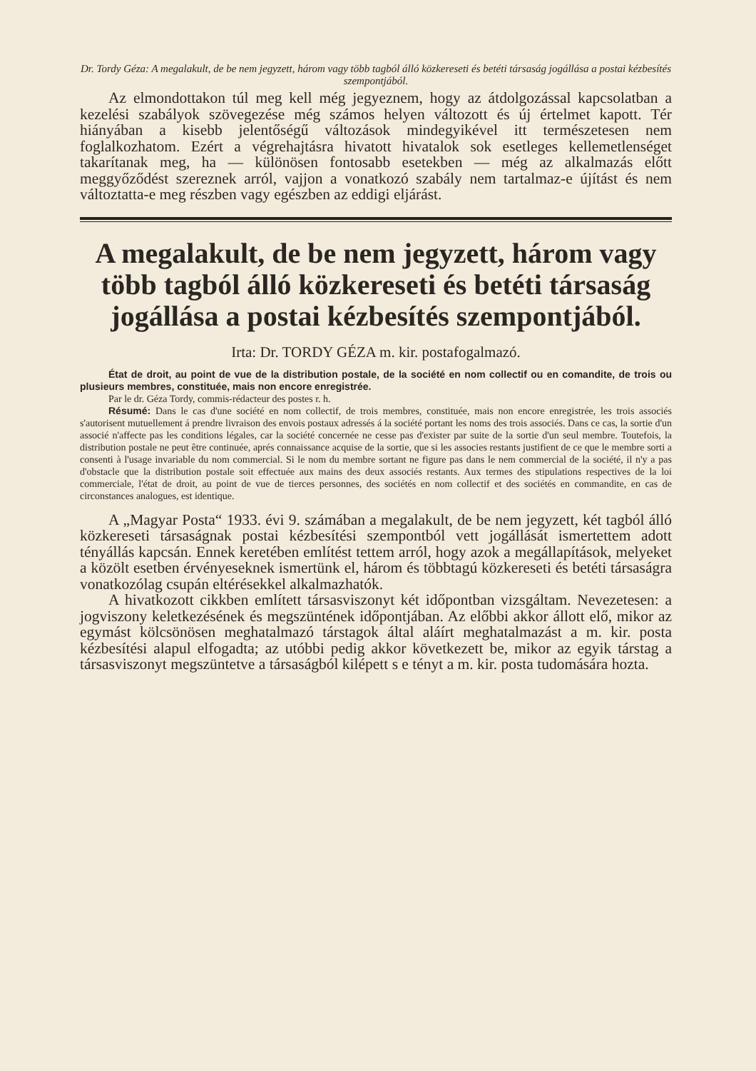Dr. Tordy Géza: A megalakult, de be nem jegyzett, három vagy több tagból álló közkereseti és betéti társaság jogállása a postai kézbesítés szempontjából.
Az elmondottakon túl meg kell még jegyeznem, hogy az átdolgozással kapcsolatban a kezelési szabályok szövegezése még számos helyen változott és új értelmet kapott. Tér hiányában a kisebb jelentőségű változások mindegyikével itt természetesen nem foglalkozhatom. Ezért a végrehajtásra hivatott hivatalok sok esetleges kellemetlenséget takarítanak meg, ha — különösen fontosabb esetekben — még az alkalmazás előtt meggyőződést szereznek arról, vajjon a vonatkozó szabály nem tartalmaz-e újítást és nem változtatta-e meg részben vagy egészben az eddigi eljárást.
A megalakult, de be nem jegyzett, három vagy több tagból álló közkereseti és betéti társaság jogállása a postai kézbesítés szempontjából.
Irta: Dr. TORDY GÉZA m. kir. postafogalmazó.
État de droit, au point de vue de la distribution postale, de la société en nom collectif ou en comandite, de trois ou plusieurs membres, constituée, mais non encore enregistrée.
Par le dr. Géza Tordy, commis-rédacteur des postes r. h.
Résumé: Dans le cas d'une société en nom collectif, de trois membres, constituée, mais non encore enregistrée, les trois associés s'autorisent mutuellement á prendre livraison des envois postaux adressés á la société portant les noms des trois associés. Dans ce cas, la sortie d'un associé n'affecte pas les conditions légales, car la société concernée ne cesse pas d'exister par suite de la sortie d'un seul membre. Toutefois, la distribution postale ne peut être continuée, aprés connaissance acquise de la sortie, que si les associes restants justifient de ce que le membre sorti a consenti à l'usage invariable du nom commercial. Si le nom du membre sortant ne figure pas dans le nem commercial de la société, il n'y a pas d'obstacle que la distribution postale soit effectuée aux mains des deux associés restants. Aux termes des stipulations respectives de la loi commerciale, l'état de droit, au point de vue de tierces personnes, des sociétés en nom collectif et des sociétés en commandite, en cas de circonstances analogues, est identique.
A „Magyar Posta“ 1933. évi 9. számában a megalakult, de be nem jegyzett, két tagból álló közkereseti társaságnak postai kézbesítési szempontból vett jogállását ismertettem adott tényállás kapcsán. Ennek keretében említést tettem arról, hogy azok a megállapítások, melyeket a közölt esetben érvényeseknek ismertünk el, három és többtagú közkereseti és betéti társaságra vonatkozólag csupán eltérésekkel alkalmazhatók.
A hivatkozott cikkben említett társasviszonyt két időpontban vizsgáltam. Nevezetesen: a jogviszony keletkezésének és megszüntének időpontjában. Az előbbi akkor állott elő, mikor az egymást kölcsönösen meghatalmazó társtagok által aláírt meghatalmazást a m. kir. posta kézbesítési alapul elfogadta; az utóbbi pedig akkor következett be, mikor az egyik társtag a társasviszonyt megszüntetve a társaságból kilépett s e tényt a m. kir. posta tudomására hozta.